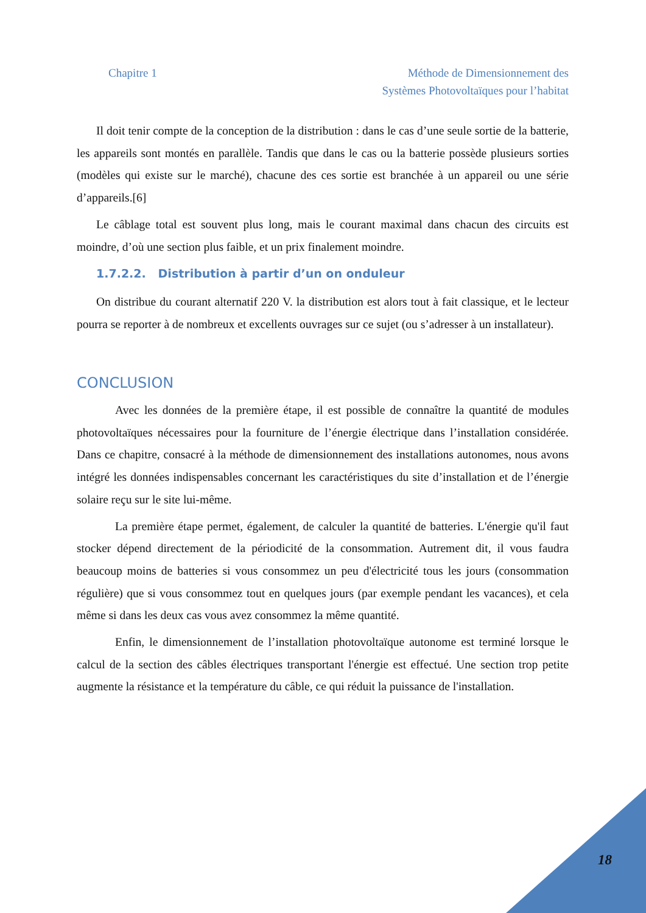Chapitre 1 Méthode de Dimensionnement des
Systèmes Photovoltaïques pour l’habitat
Il doit tenir compte de la conception de la distribution : dans le cas d’une seule sortie de la batterie, les appareils sont montés en parallèle. Tandis que dans le cas ou la batterie possède plusieurs sorties (modèles qui existe sur le marché), chacune des ces sortie est branchée à un appareil ou une série d’appareils.[6]
Le câblage total est souvent plus long, mais le courant maximal dans chacun des circuits est moindre, d’où une section plus faible, et un prix finalement moindre.
1.7.2.2. Distribution à partir d’un on onduleur
On distribue du courant alternatif 220 V. la distribution est alors tout à fait classique, et le lecteur pourra se reporter à de nombreux et excellents ouvrages sur ce sujet (ou s’adresser à un installateur).
CONCLUSION
Avec les données de la première étape, il est possible de connaître la quantité de modules photovoltaïques nécessaires pour la fourniture de l’énergie électrique dans l’installation considérée. Dans ce chapitre, consacré à la méthode de dimensionnement des installations autonomes, nous avons intégré les données indispensables concernant les caractéristiques du site d’installation et de l’énergie solaire reçu sur le site lui-même.
La première étape permet, également, de calculer la quantité de batteries. L'énergie qu'il faut stocker dépend directement de la périodicité de la consommation. Autrement dit, il vous faudra beaucoup moins de batteries si vous consommez un peu d'électricité tous les jours (consommation régulière) que si vous consommez tout en quelques jours (par exemple pendant les vacances), et cela même si dans les deux cas vous avez consommez la même quantité.
Enfin, le dimensionnement de l’installation photovoltaïque autonome est terminé lorsque le calcul de la section des câbles électriques transportant l'énergie est effectué. Une section trop petite augmente la résistance et la température du câble, ce qui réduit la puissance de l'installation.
18